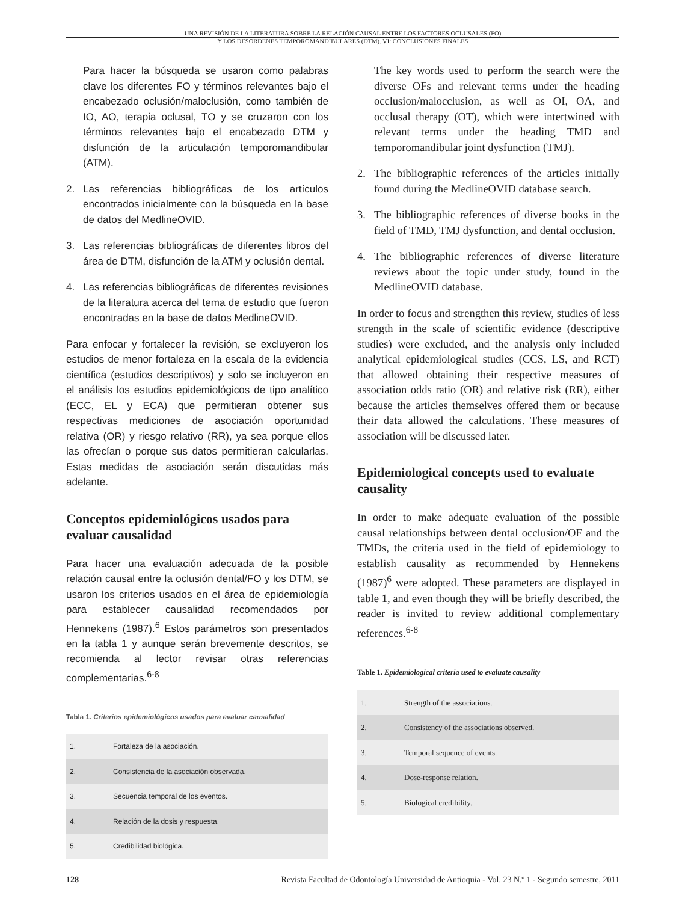UNA REVISIÓN DE LA LITERATURA SOBRE LA RELACIÓN CAUSAL ENTRE LOS FACTORES OCLUSALES (FO)
Y LOS DESÓRDENES TEMPOROMANDIBULARES (DTM). VI: CONCLUSIONES FINALES
Para hacer la búsqueda se usaron como palabras clave los diferentes FO y términos relevantes bajo el encabezado oclusión/maloclusión, como también de IO, AO, terapia oclusal, TO y se cruzaron con los términos relevantes bajo el encabezado DTM y disfunción de la articulación temporomandibular (ATM).
2. Las referencias bibliográficas de los artículos encontrados inicialmente con la búsqueda en la base de datos del MedlineOVID.
3. Las referencias bibliográficas de diferentes libros del área de DTM, disfunción de la ATM y oclusión dental.
4. Las referencias bibliográficas de diferentes revisiones de la literatura acerca del tema de estudio que fueron encontradas en la base de datos MedlineOVID.
Para enfocar y fortalecer la revisión, se excluyeron los estudios de menor fortaleza en la escala de la evidencia científica (estudios descriptivos) y solo se incluyeron en el análisis los estudios epidemiológicos de tipo analítico (ECC, EL y ECA) que permitieran obtener sus respectivas mediciones de asociación oportunidad relativa (OR) y riesgo relativo (RR), ya sea porque ellos las ofrecían o porque sus datos permitieran calcularlas. Estas medidas de asociación serán discutidas más adelante.
Conceptos epidemiológicos usados para evaluar causalidad
Para hacer una evaluación adecuada de la posible relación causal entre la oclusión dental/FO y los DTM, se usaron los criterios usados en el área de epidemiología para establecer causalidad recomendados por Hennekens (1987).<sup>6</sup> Estos parámetros son presentados en la tabla 1 y aunque serán brevemente descritos, se recomienda al lector revisar otras referencias complementarias.<sup>6-8</sup>
Tabla 1. Criterios epidemiológicos usados para evaluar causalidad
| 1. | Fortaleza de la asociación. |
| 2. | Consistencia de la asociación observada. |
| 3. | Secuencia temporal de los eventos. |
| 4. | Relación de la dosis y respuesta. |
| 5. | Credibilidad biológica. |
The key words used to perform the search were the diverse OFs and relevant terms under the heading occlusion/malocclusion, as well as OI, OA, and occlusal therapy (OT), which were intertwined with relevant terms under the heading TMD and temporomandibular joint dysfunction (TMJ).
2. The bibliographic references of the articles initially found during the MedlineOVID database search.
3. The bibliographic references of diverse books in the field of TMD, TMJ dysfunction, and dental occlusion.
4. The bibliographic references of diverse literature reviews about the topic under study, found in the MedlineOVID database.
In order to focus and strengthen this review, studies of less strength in the scale of scientific evidence (descriptive studies) were excluded, and the analysis only included analytical epidemiological studies (CCS, LS, and RCT) that allowed obtaining their respective measures of association odds ratio (OR) and relative risk (RR), either because the articles themselves offered them or because their data allowed the calculations. These measures of association will be discussed later.
Epidemiological concepts used to evaluate causality
In order to make adequate evaluation of the possible causal relationships between dental occlusion/OF and the TMDs, the criteria used in the field of epidemiology to establish causality as recommended by Hennekens (1987)<sup>6</sup> were adopted. These parameters are displayed in table 1, and even though they will be briefly described, the reader is invited to review additional complementary references.<sup>6-8</sup>
Table 1. Epidemiological criteria used to evaluate causality
| 1. | Strength of the associations. |
| 2. | Consistency of the associations observed. |
| 3. | Temporal sequence of events. |
| 4. | Dose-response relation. |
| 5. | Biological credibility. |
128 Revista Facultad de Odontología Universidad de Antioquia - Vol. 23 N.º 1 - Segundo semestre, 2011